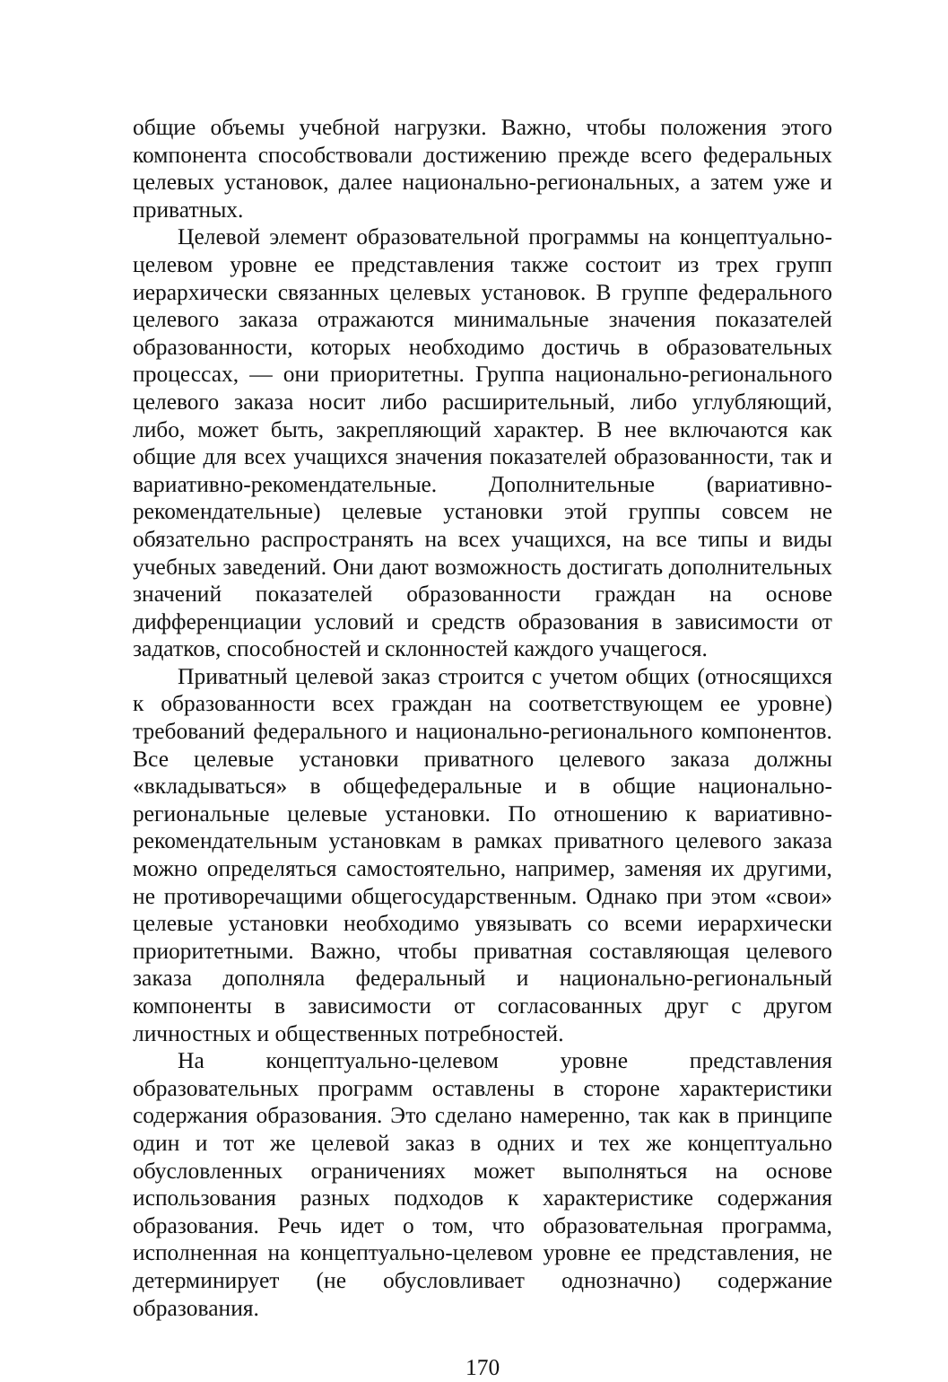общие объемы учебной нагрузки. Важно, чтобы положения этого компонента способствовали достижению прежде всего федеральных целевых установок, далее национально-региональных, а затем уже и приватных.
Целевой элемент образовательной программы на концептуально-целевом уровне ее представления также состоит из трех групп иерархически связанных целевых установок. В группе федерального целевого заказа отражаются минимальные значения показателей образованности, которых необходимо достичь в образовательных процессах, — они приоритетны. Группа национально-регионального целевого заказа носит либо расширительный, либо углубляющий, либо, может быть, закрепляющий характер. В нее включаются как общие для всех учащихся значения показателей образованности, так и вариативно-рекомендательные. Дополнительные (вариативно-рекомендательные) целевые установки этой группы совсем не обязательно распространять на всех учащихся, на все типы и виды учебных заведений. Они дают возможность достигать дополнительных значений показателей образованности граждан на основе дифференциации условий и средств образования в зависимости от задатков, способностей и склонностей каждого учащегося.
Приватный целевой заказ строится с учетом общих (относящихся к образованности всех граждан на соответствующем ее уровне) требований федерального и национально-регионального компонентов. Все целевые установки приватного целевого заказа должны «вкладываться» в общефедеральные и в общие национально-региональные целевые установки. По отношению к вариативно-рекомендательным установкам в рамках приватного целевого заказа можно определяться самостоятельно, например, заменяя их другими, не противоречащими общегосударственным. Однако при этом «свои» целевые установки необходимо увязывать со всеми иерархически приоритетными. Важно, чтобы приватная составляющая целевого заказа дополняла федеральный и национально-региональный компоненты в зависимости от согласованных друг с другом личностных и общественных потребностей.
На концептуально-целевом уровне представления образовательных программ оставлены в стороне характеристики содержания образования. Это сделано намеренно, так как в принципе один и тот же целевой заказ в одних и тех же концептуально обусловленных ограничениях может выполняться на основе использования разных подходов к характеристике содержания образования. Речь идет о том, что образовательная программа, исполненная на концептуально-целевом уровне ее представления, не детерминирует (не обусловливает однозначно) содержание образования.
170